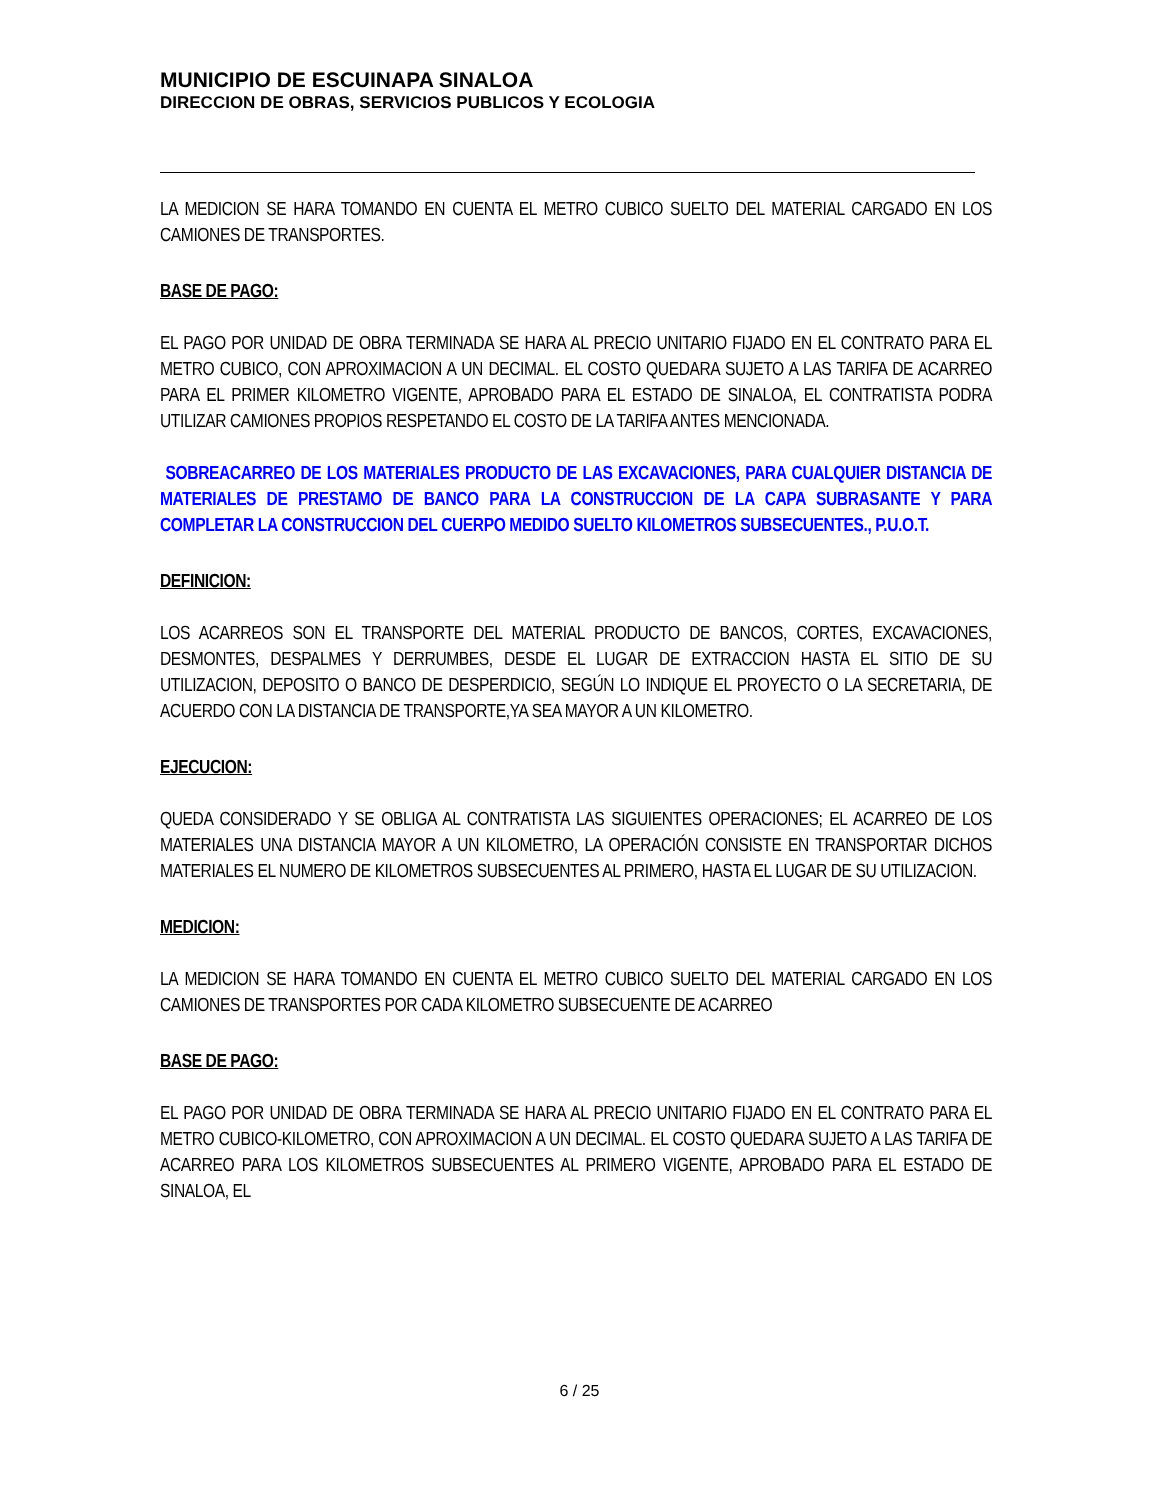MUNICIPIO DE ESCUINAPA SINALOA
DIRECCION DE OBRAS, SERVICIOS PUBLICOS Y ECOLOGIA
LA MEDICION SE HARA TOMANDO EN CUENTA EL METRO CUBICO SUELTO DEL MATERIAL CARGADO EN LOS CAMIONES DE TRANSPORTES.
BASE DE PAGO:
EL PAGO POR UNIDAD DE OBRA TERMINADA SE HARA AL PRECIO UNITARIO FIJADO EN EL CONTRATO PARA EL METRO CUBICO, CON APROXIMACION A UN DECIMAL. EL COSTO QUEDARA SUJETO A LAS TARIFA DE ACARREO PARA EL PRIMER KILOMETRO VIGENTE, APROBADO PARA EL ESTADO DE SINALOA, EL CONTRATISTA PODRA UTILIZAR CAMIONES PROPIOS RESPETANDO EL COSTO DE LA TARIFA ANTES MENCIONADA.
SOBREACARREO DE LOS MATERIALES PRODUCTO DE LAS EXCAVACIONES, PARA CUALQUIER DISTANCIA DE MATERIALES DE PRESTAMO DE BANCO PARA LA CONSTRUCCION DE LA CAPA SUBRASANTE Y PARA COMPLETAR LA CONSTRUCCION DEL CUERPO MEDIDO SUELTO KILOMETROS SUBSECUENTES., P.U.O.T.
DEFINICION:
LOS ACARREOS SON EL TRANSPORTE DEL MATERIAL PRODUCTO DE BANCOS, CORTES, EXCAVACIONES, DESMONTES, DESPALMES Y DERRUMBES, DESDE EL LUGAR DE EXTRACCION HASTA EL SITIO DE SU UTILIZACION, DEPOSITO O BANCO DE DESPERDICIO, SEGÚN LO INDIQUE EL PROYECTO O LA SECRETARIA, DE ACUERDO CON LA DISTANCIA DE TRANSPORTE,YA SEA MAYOR A UN KILOMETRO.
EJECUCION:
QUEDA CONSIDERADO Y SE OBLIGA AL CONTRATISTA LAS SIGUIENTES OPERACIONES; EL ACARREO DE LOS MATERIALES UNA DISTANCIA MAYOR A UN KILOMETRO, LA OPERACIÓN CONSISTE EN TRANSPORTAR DICHOS MATERIALES EL NUMERO DE KILOMETROS SUBSECUENTES AL PRIMERO, HASTA EL LUGAR DE SU UTILIZACION.
MEDICION:
LA MEDICION SE HARA TOMANDO EN CUENTA EL METRO CUBICO SUELTO DEL MATERIAL CARGADO EN LOS CAMIONES DE TRANSPORTES POR CADA KILOMETRO SUBSECUENTE DE ACARREO
BASE DE PAGO:
EL PAGO POR UNIDAD DE OBRA TERMINADA SE HARA AL PRECIO UNITARIO FIJADO EN EL CONTRATO PARA EL METRO CUBICO-KILOMETRO, CON APROXIMACION A UN DECIMAL. EL COSTO QUEDARA SUJETO A LAS TARIFA DE ACARREO PARA LOS KILOMETROS SUBSECUENTES AL PRIMERO VIGENTE, APROBADO PARA EL ESTADO DE SINALOA, EL
6 / 25